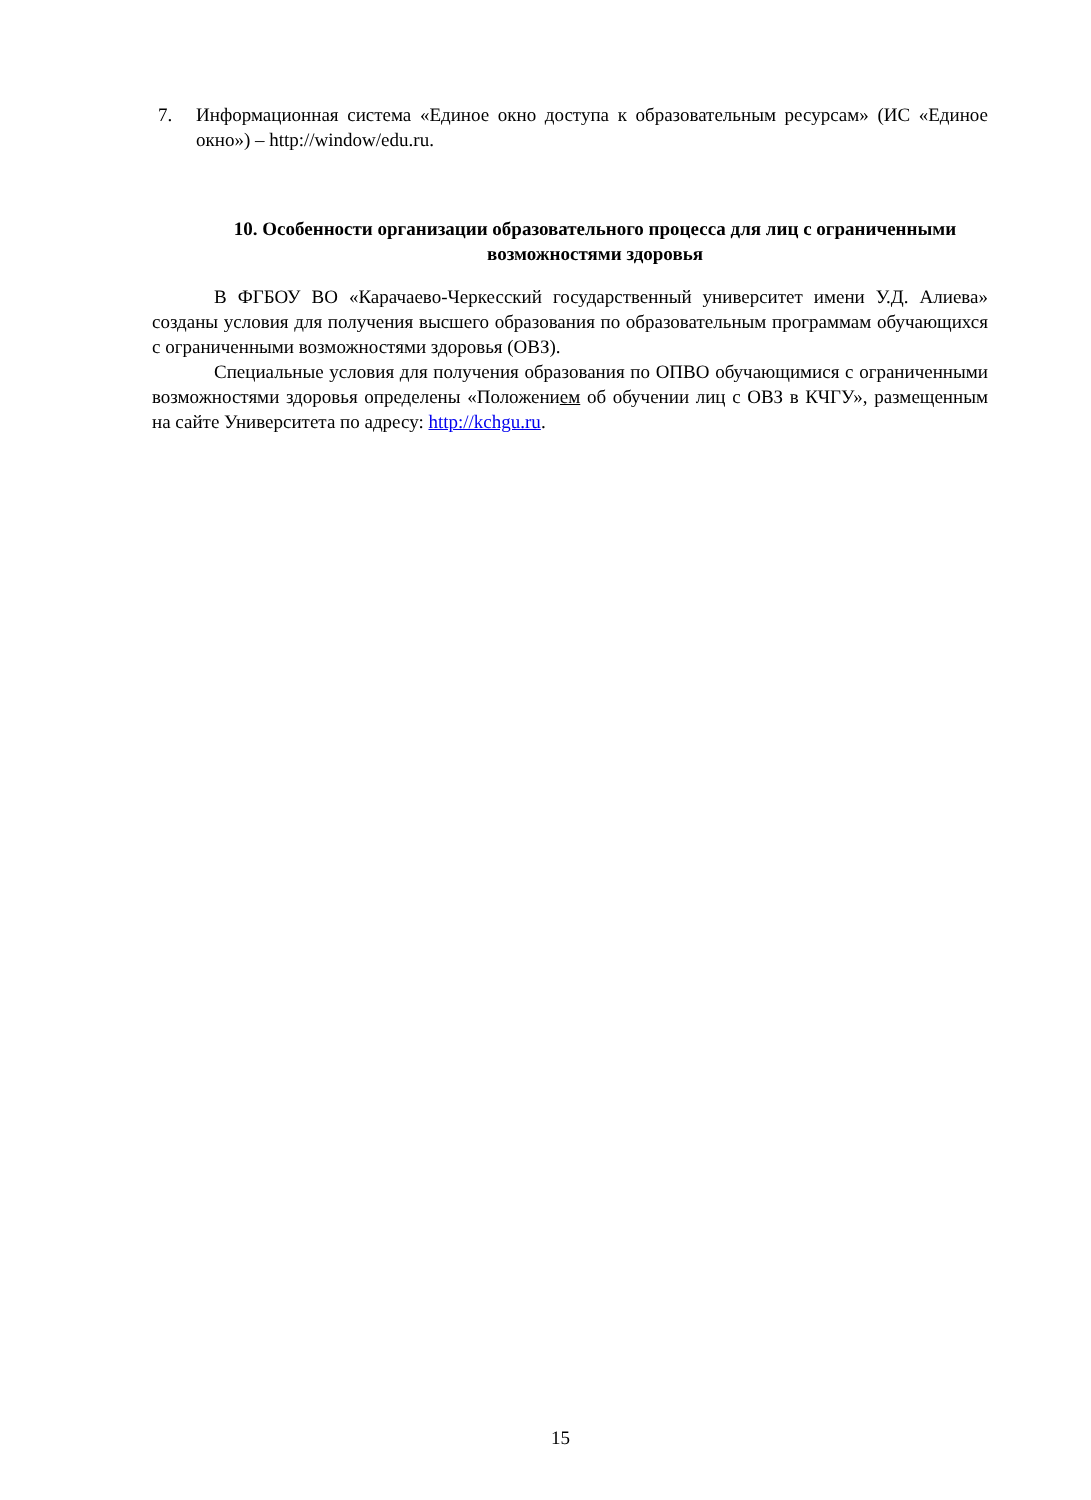7. Информационная система «Единое окно доступа к образовательным ресурсам» (ИС «Единое окно») – http://window/edu.ru.
10. Особенности организации образовательного процесса для лиц с ограниченными возможностями здоровья
В ФГБОУ ВО «Карачаево-Черкесский государственный университет имени У.Д. Алиева» созданы условия для получения высшего образования по образовательным программам обучающихся с ограниченными возможностями здоровья (ОВЗ).
Специальные условия для получения образования по ОПВО обучающимися с ограниченными возможностями здоровья определены «Положением об обучении лиц с ОВЗ в КЧГУ», размещенным на сайте Университета по адресу: http://kchgu.ru.
15